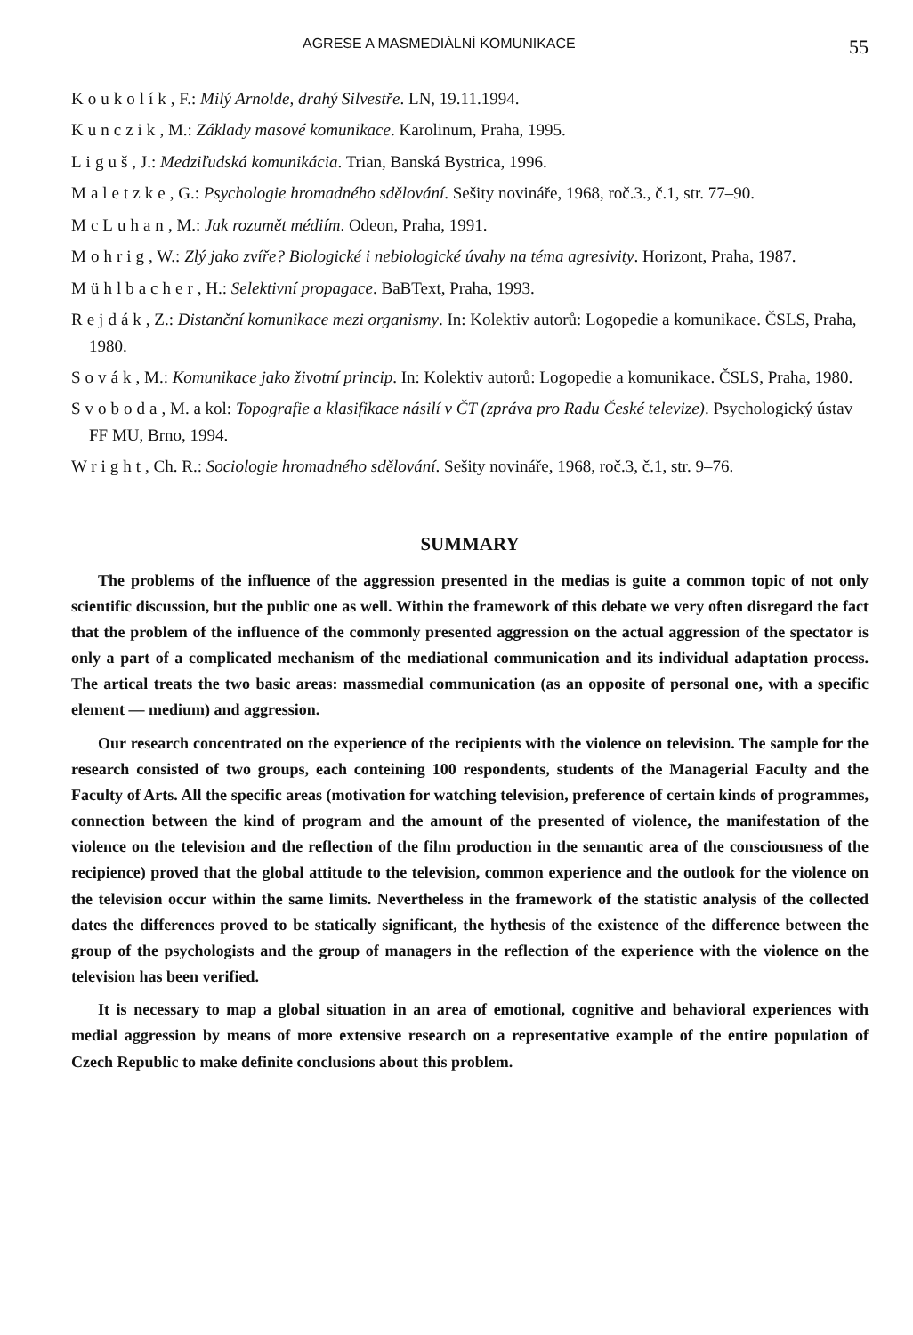AGRESE A MASMEDIÁLNÍ KOMUNIKACE 55
Koukolík, F.: Milý Arnolde, drahý Silvestře. LN, 19.11.1994.
Kunczik, M.: Základy masové komunikace. Karolinum, Praha, 1995.
Liguš, J.: Medziľudská komunikácia. Trian, Banská Bystrica, 1996.
Maletzke, G.: Psychologie hromadného sdělování. Sešity novináře, 1968, roč.3., č.1, str. 77–90.
McLuhan, M.: Jak rozumět médiím. Odeon, Praha, 1991.
Mohrig, W.: Zlý jako zvíře? Biologické i nebiologické úvahy na téma agresivity. Horizont, Praha, 1987.
Mühlbacher, H.: Selektivní propagace. BaBText, Praha, 1993.
Rejdák, Z.: Distanční komunikace mezi organismy. In: Kolektiv autorů: Logopedie a komunikace. ČSLS, Praha, 1980.
Sovák, M.: Komunikace jako životní princip. In: Kolektiv autorů: Logopedie a komunikace. ČSLS, Praha, 1980.
Svoboda, M. a kol: Topografie a klasifikace násilí v ČT (zpráva pro Radu České televize). Psychologický ústav FF MU, Brno, 1994.
Wright, Ch. R.: Sociologie hromadného sdělování. Sešity novináře, 1968, roč.3, č.1, str. 9–76.
SUMMARY
The problems of the influence of the aggression presented in the medias is guite a common topic of not only scientific discussion, but the public one as well. Within the framework of this debate we very often disregard the fact that the problem of the influence of the commonly presented aggression on the actual aggression of the spectator is only a part of a complicated mechanism of the mediational communication and its individual adaptation process. The artical treats the two basic areas: massmedial communication (as an opposite of personal one, with a specific element — medium) and aggression.
Our research concentrated on the experience of the recipients with the violence on television. The sample for the research consisted of two groups, each conteining 100 respondents, students of the Managerial Faculty and the Faculty of Arts. All the specific areas (motivation for watching television, preference of certain kinds of programmes, connection between the kind of program and the amount of the presented of violence, the manifestation of the violence on the television and the reflection of the film production in the semantic area of the consciousness of the recipience) proved that the global attitude to the television, common experience and the outlook for the violence on the television occur within the same limits. Nevertheless in the framework of the statistic analysis of the collected dates the differences proved to be statically significant, the hythesis of the existence of the difference between the group of the psychologists and the group of managers in the reflection of the experience with the violence on the television has been verified.
It is necessary to map a global situation in an area of emotional, cognitive and behavioral experiences with medial aggression by means of more extensive research on a representative example of the entire population of Czech Republic to make definite conclusions about this problem.